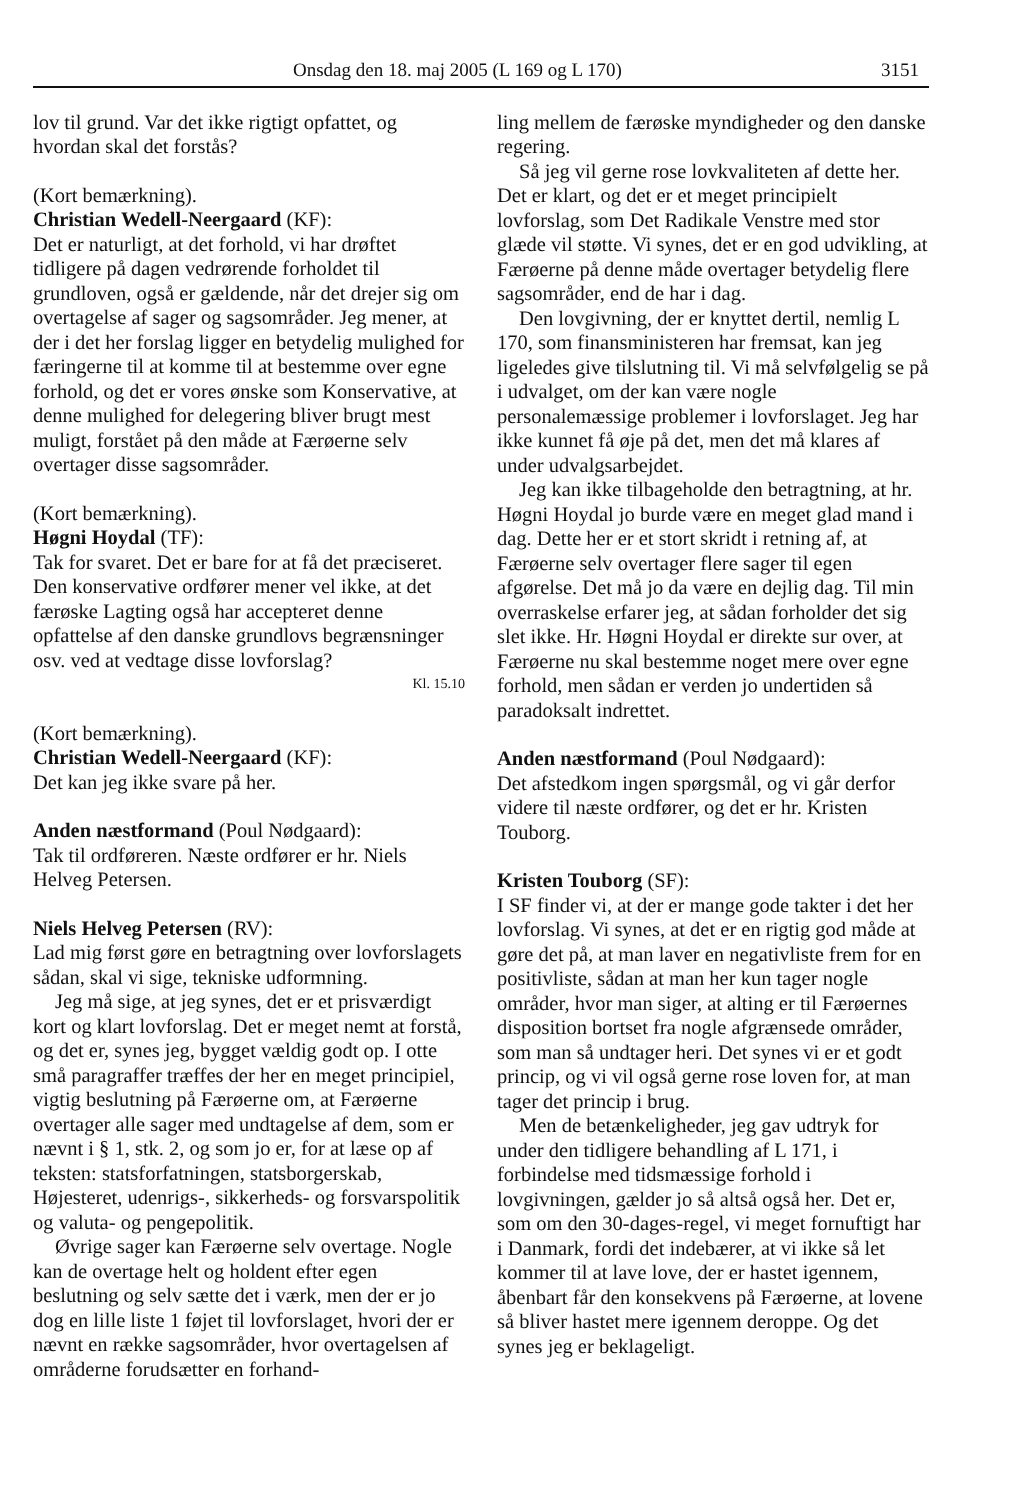Onsdag den 18. maj 2005 (L 169 og L 170) 3151
lov til grund. Var det ikke rigtigt opfattet, og hvordan skal det forstås?
(Kort bemærkning).
Christian Wedell-Neergaard (KF):
Det er naturligt, at det forhold, vi har drøftet tidligere på dagen vedrørende forholdet til grundloven, også er gældende, når det drejer sig om overtagelse af sager og sagsområder. Jeg mener, at der i det her forslag ligger en betydelig mulighed for færingerne til at komme til at bestemme over egne forhold, og det er vores ønske som Konservative, at denne mulighed for delegering bliver brugt mest muligt, forstået på den måde at Færøerne selv overtager disse sagsområder.
(Kort bemærkning).
Høgni Hoydal (TF):
Tak for svaret. Det er bare for at få det præciseret. Den konservative ordfører mener vel ikke, at det færøske Lagting også har accepteret denne opfattelse af den danske grundlovs begrænsninger osv. ved at vedtage disse lovforslag?
Kl. 15.10
(Kort bemærkning).
Christian Wedell-Neergaard (KF):
Det kan jeg ikke svare på her.
Anden næstformand (Poul Nødgaard):
Tak til ordføreren. Næste ordfører er hr. Niels Helveg Petersen.
Niels Helveg Petersen (RV):
Lad mig først gøre en betragtning over lovforslagets sådan, skal vi sige, tekniske udformning.
Jeg må sige, at jeg synes, det er et prisværdigt kort og klart lovforslag. Det er meget nemt at forstå, og det er, synes jeg, bygget vældig godt op. I otte små paragraffer træffes der her en meget principiel, vigtig beslutning på Færøerne om, at Færøerne overtager alle sager med undtagelse af dem, som er nævnt i § 1, stk. 2, og som jo er, for at læse op af teksten: statsforfatningen, statsborgerskab, Højesteret, udenrigs-, sikkerheds- og forsvarspolitik og valuta- og pengepolitik.
Øvrige sager kan Færøerne selv overtage. Nogle kan de overtage helt og holdent efter egen beslutning og selv sætte det i værk, men der er jo dog en lille liste 1 føjet til lovforslaget, hvori der er nævnt en række sagsområder, hvor overtagelsen af områderne forudsætter en forhand-
ling mellem de færøske myndigheder og den danske regering.
Så jeg vil gerne rose lovkvaliteten af dette her. Det er klart, og det er et meget principielt lovforslag, som Det Radikale Venstre med stor glæde vil støtte. Vi synes, det er en god udvikling, at Færøerne på denne måde overtager betydelig flere sagsområder, end de har i dag.
Den lovgivning, der er knyttet dertil, nemlig L 170, som finansministeren har fremsat, kan jeg ligeledes give tilslutning til. Vi må selvfølgelig se på i udvalget, om der kan være nogle personalemæssige problemer i lovforslaget. Jeg har ikke kunnet få øje på det, men det må klares af under udvalgsarbejdet.
Jeg kan ikke tilbageholde den betragtning, at hr. Høgni Hoydal jo burde være en meget glad mand i dag. Dette her er et stort skridt i retning af, at Færøerne selv overtager flere sager til egen afgørelse. Det må jo da være en dejlig dag. Til min overraskelse erfarer jeg, at sådan forholder det sig slet ikke. Hr. Høgni Hoydal er direkte sur over, at Færøerne nu skal bestemme noget mere over egne forhold, men sådan er verden jo undertiden så paradoksalt indrettet.
Anden næstformand (Poul Nødgaard):
Det afstedkom ingen spørgsmål, og vi går derfor videre til næste ordfører, og det er hr. Kristen Touborg.
Kristen Touborg (SF):
I SF finder vi, at der er mange gode takter i det her lovforslag. Vi synes, at det er en rigtig god måde at gøre det på, at man laver en negativliste frem for en positivliste, sådan at man her kun tager nogle områder, hvor man siger, at alting er til Færøernes disposition bortset fra nogle afgrænsede områder, som man så undtager heri. Det synes vi er et godt princip, og vi vil også gerne rose loven for, at man tager det princip i brug.
Men de betænkeligheder, jeg gav udtryk for under den tidligere behandling af L 171, i forbindelse med tidsmæssige forhold i lovgivningen, gælder jo så altså også her. Det er, som om den 30-dages-regel, vi meget fornuftigt har i Danmark, fordi det indebærer, at vi ikke så let kommer til at lave love, der er hastet igennem, åbenbart får den konsekvens på Færøerne, at lovene så bliver hastet mere igennem deroppe. Og det synes jeg er beklageligt.